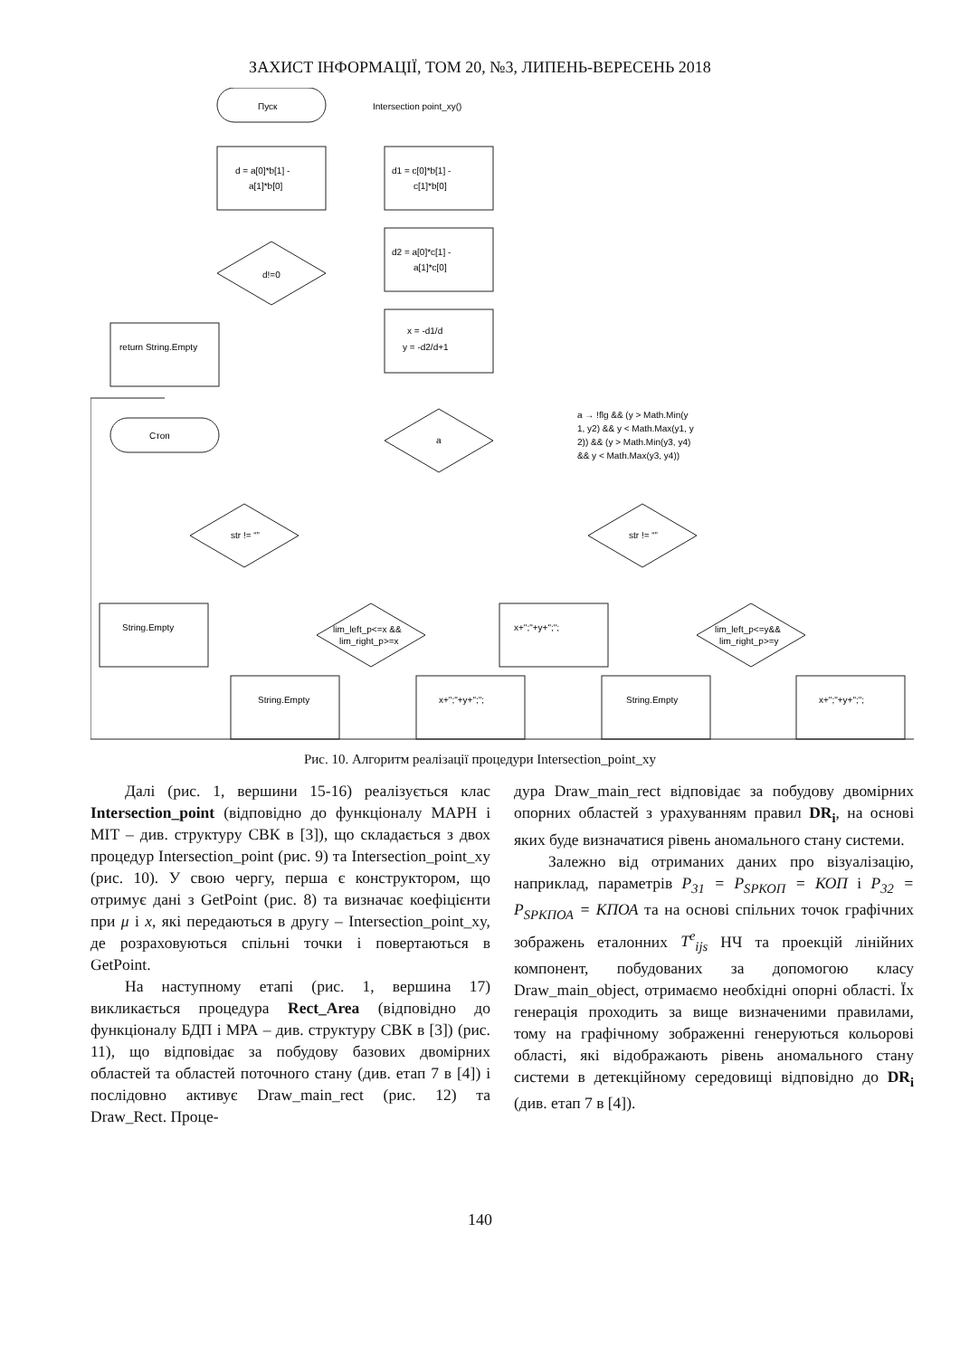ЗАХИСТ ІНФОРМАЦІЇ, ТОМ 20, №3, ЛИПЕНЬ-ВЕРЕСЕНЬ 2018
Пуск
Intersection point_xy()
d = a[0]*b[1] -
a[1]*b[0]
d1 = c[0]*b[1] -
c[1]*b[0]
d2 = a[0]*c[1] -
a[1]*c[0]
d!=0
x = -d1/d
y = -d2/d+1
return String.Empty
Стоп
a
a → !flg && (y > Math.Min(y
1, y2) && y < Math.Max(y1, y
2)) && (y > Math.Min(y3, y4)
&& y < Math.Max(y3, y4))
str != “”
str != “”
String.Empty
x+";"+y+";";
lim_left_p<=x &&
lim_right_p>=x
lim_left_p<=y&&
lim_right_p>=y
String.Empty
x+";"+y+";";
String.Empty
x+";"+y+";";
Рис. 10. Алгоритм реалізації процедури Intersection_point_xy
Далі (рис. 1, вершини 15-16) реалізується клас Intersection_point (відповідно до функціоналу МАРН і МІТ – див. структуру СВК в [3]), що складається з двох процедур Intersection_point (рис. 9) та Intersection_point_xy (рис. 10). У свою чергу, перша є конструктором, що отримує дані з GetPoint (рис. 8) та визначає коефіцієнти при μ і x, які передаються в другу – Intersection_point_xy, де розраховуються спільні точки і повертаються в GetPoint.
На наступному етапі (рис. 1, вершина 17) викликається процедура Rect_Area (відповідно до функціоналу БДП і МРА – див. структуру СВК в [3]) (рис. 11), що відповідає за побудову базових двомірних областей та областей поточного стану (див. етап 7 в [4]) і послідовно активує Draw_main_rect (рис. 12) та Draw_Rect. Проце-
дура Draw_main_rect відповідає за побудову двомірних опорних областей з урахуванням правил DR<sub>i</sub>, на основі яких буде визначатися рівень аномального стану системи.
Залежно від отриманих даних про візуалізацію, наприклад, параметрів P<sub>31</sub> = P<sub>SPКОП</sub> = КОП і P<sub>32</sub> = P<sub>SPКПОА</sub> = КПОА та на основі спільних точок графічних зображень еталонних T<sup>e</sup><sub>ijs</sub> НЧ та проекцій лінійних компонент, побудованих за допомогою класу Draw_main_object, отримаємо необхідні опорні області. Їх генерація проходить за вище визначеними правилами, тому на графічному зображенні генеруються кольорові області, які відображають рівень аномального стану системи в детекційному середовищі відповідно до DR<sub>i</sub> (див. етап 7 в [4]).
140